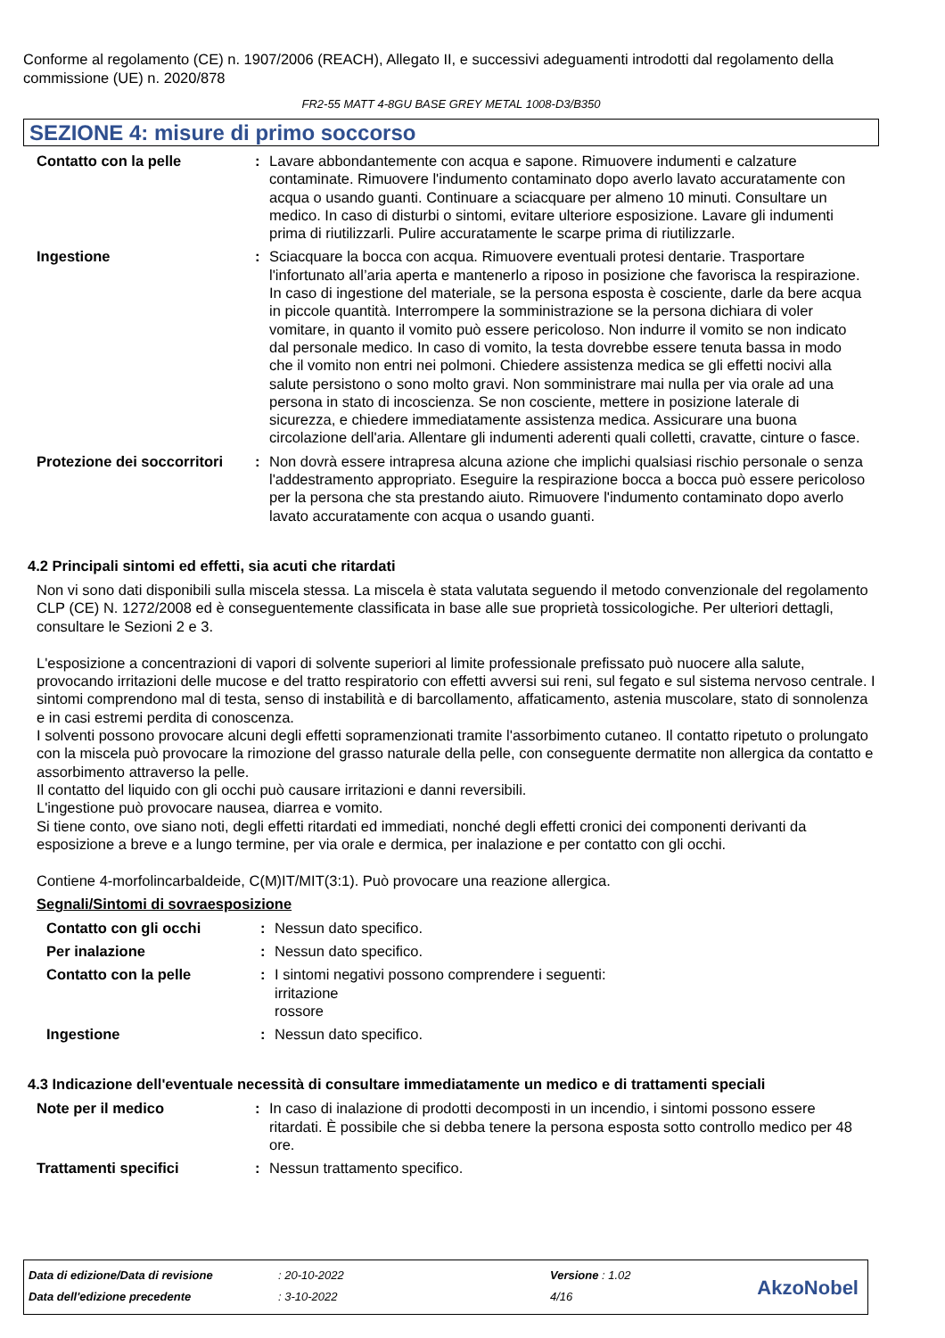Conforme al regolamento (CE) n. 1907/2006 (REACH), Allegato II, e successivi adeguamenti introdotti dal regolamento della commissione (UE) n. 2020/878
FR2-55 MATT 4-8GU BASE GREY METAL 1008-D3/B350
SEZIONE 4: misure di primo soccorso
Contatto con la pelle : Lavare abbondantemente con acqua e sapone. Rimuovere indumenti e calzature contaminate. Rimuovere l'indumento contaminato dopo averlo lavato accuratamente con acqua o usando guanti. Continuare a sciacquare per almeno 10 minuti. Consultare un medico. In caso di disturbi o sintomi, evitare ulteriore esposizione. Lavare gli indumenti prima di riutilizzarli. Pulire accuratamente le scarpe prima di riutilizzarle.
Ingestione : Sciacquare la bocca con acqua. Rimuovere eventuali protesi dentarie. Trasportare l'infortunato all’aria aperta e mantenerlo a riposo in posizione che favorisca la respirazione. In caso di ingestione del materiale, se la persona esposta è cosciente, darle da bere acqua in piccole quantità. Interrompere la somministrazione se la persona dichiara di voler vomitare, in quanto il vomito può essere pericoloso. Non indurre il vomito se non indicato dal personale medico. In caso di vomito, la testa dovrebbe essere tenuta bassa in modo che il vomito non entri nei polmoni. Chiedere assistenza medica se gli effetti nocivi alla salute persistono o sono molto gravi. Non somministrare mai nulla per via orale ad una persona in stato di incoscienza. Se non cosciente, mettere in posizione laterale di sicurezza, e chiedere immediatamente assistenza medica. Assicurare una buona circolazione dell'aria. Allentare gli indumenti aderenti quali colletti, cravatte, cinture o fasce.
Protezione dei soccorritori
: Non dovrà essere intrapresa alcuna azione che implichi qualsiasi rischio personale o senza l'addestramento appropriato. Eseguire la respirazione bocca a bocca può essere pericoloso per la persona che sta prestando aiuto. Rimuovere l'indumento contaminato dopo averlo lavato accuratamente con acqua o usando guanti.
4.2 Principali sintomi ed effetti, sia acuti che ritardati
Non vi sono dati disponibili sulla miscela stessa. La miscela è stata valutata seguendo il metodo convenzionale del regolamento CLP (CE) N. 1272/2008 ed è conseguentemente classificata in base alle sue proprietà tossicologiche. Per ulteriori dettagli, consultare le Sezioni 2 e 3.
L'esposizione a concentrazioni di vapori di solvente superiori al limite professionale prefissato può nuocere alla salute, provocando irritazioni delle mucose e del tratto respiratorio con effetti avversi sui reni, sul fegato e sul sistema nervoso centrale. I sintomi comprendono mal di testa, senso di instabilità e di barcollamento, affaticamento, astenia muscolare, stato di sonnolenza e in casi estremi perdita di conoscenza.
I solventi possono provocare alcuni degli effetti sopramenzionati tramite l'assorbimento cutaneo. Il contatto ripetuto o prolungato con la miscela può provocare la rimozione del grasso naturale della pelle, con conseguente dermatite non allergica da contatto e assorbimento attraverso la pelle.
Il contatto del liquido con gli occhi può causare irritazioni e danni reversibili.
L'ingestione può provocare nausea, diarrea e vomito.
Si tiene conto, ove siano noti, degli effetti ritardati ed immediati, nonché degli effetti cronici dei componenti derivanti da esposizione a breve e a lungo termine, per via orale e dermica, per inalazione e per contatto con gli occhi.
Contiene 4-morfolincarbaldeide, C(M)IT/MIT(3:1). Può provocare una reazione allergica.
Segnali/Sintomi di sovraesposizione
Contatto con gli occhi : Nessun dato specifico.
Per inalazione : Nessun dato specifico.
Contatto con la pelle : I sintomi negativi possono comprendere i seguenti:
irritazione
rossore
Ingestione : Nessun dato specifico.
4.3 Indicazione dell'eventuale necessità di consultare immediatamente un medico e di trattamenti speciali
Note per il medico : In caso di inalazione di prodotti decomposti in un incendio, i sintomi possono essere ritardati. È possibile che si debba tenere la persona esposta sotto controllo medico per 48 ore.
Trattamenti specifici : Nessun trattamento specifico.
| Data di edizione/Data di revisione | : 20-10-2022 | Versione : 1.02 |
| Data dell'edizione precedente | : 3-10-2022 | 4/16 |
AkzoNobel